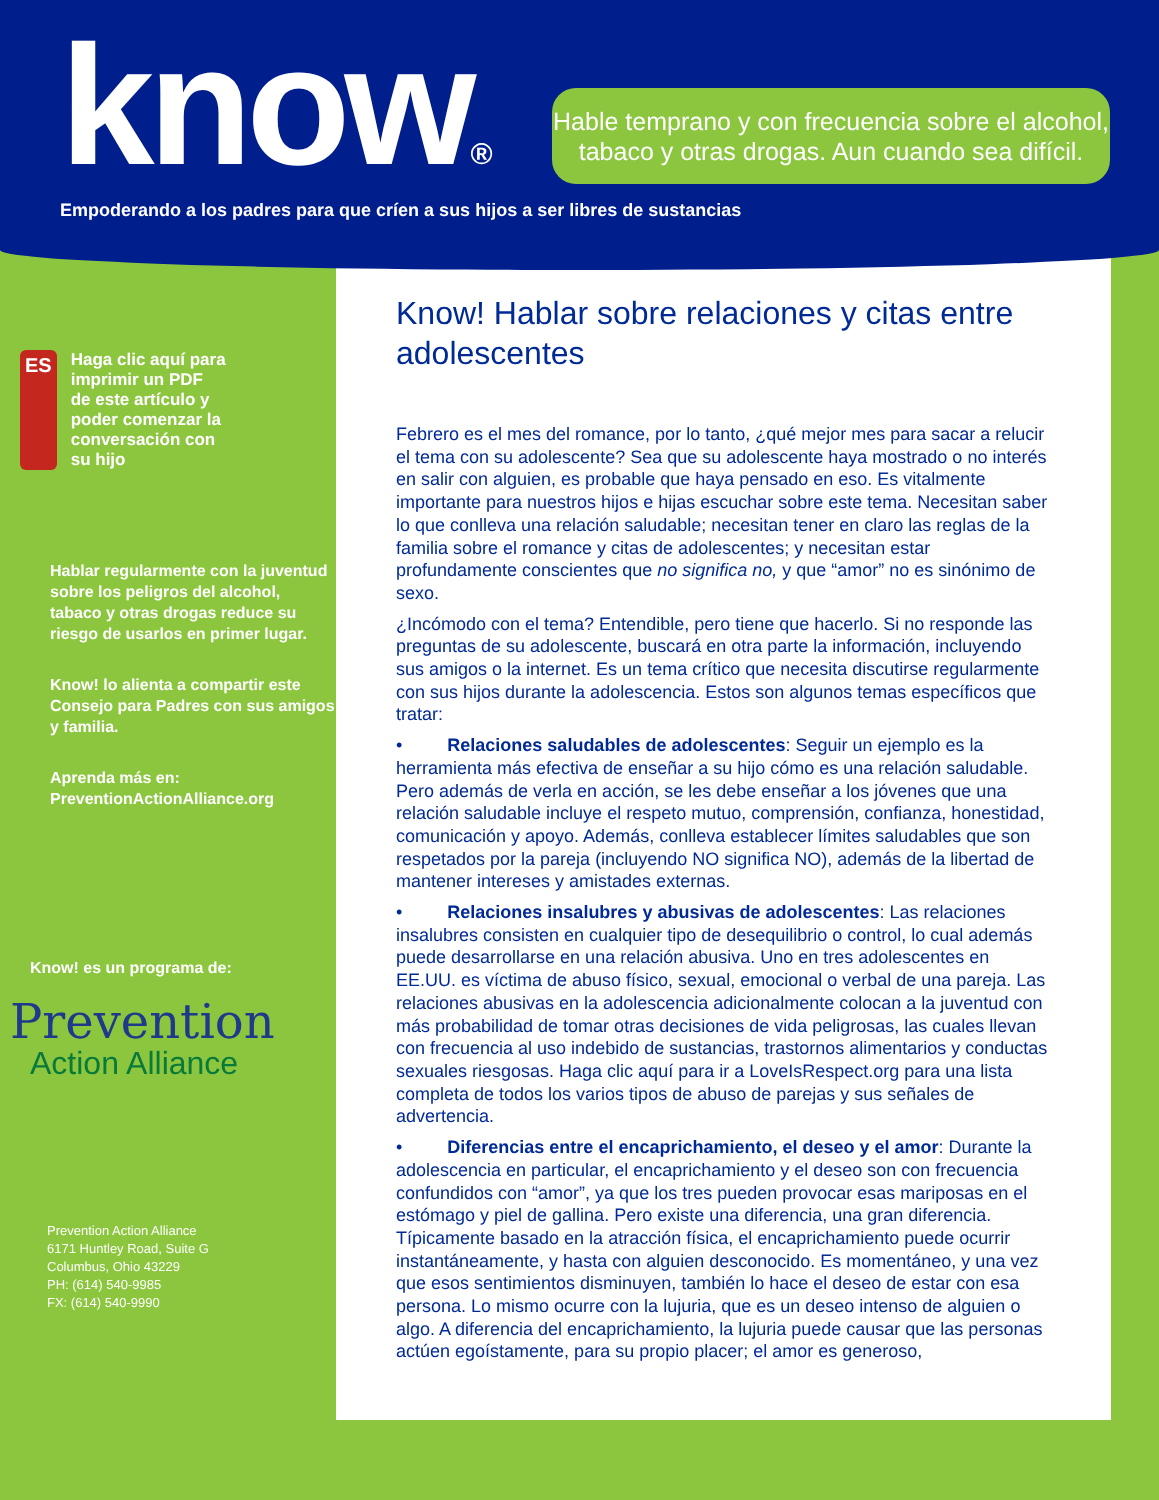know®
Hable temprano y con frecuencia sobre el alcohol,
tabaco y otras drogas. Aun cuando sea difícil.
Empoderando a los padres para que críen a sus hijos a ser libres de sustancias
ES
Haga clic aquí para
imprimir un PDF
de este artículo y
poder comenzar la
conversación con
su hijo
Hablar regularmente con la juventud sobre los peligros del alcohol, tabaco y otras drogas reduce su riesgo de usarlos en primer lugar.
Know! lo alienta a compartir este Consejo para Padres con sus amigos y familia.
Aprenda más en:
PreventionActionAlliance.org
Know! es un programa de:
Prevention
Action Alliance
Prevention Action Alliance
6171 Huntley Road, Suite G
Columbus, Ohio 43229
PH: (614) 540-9985
FX: (614) 540-9990
Know! Hablar sobre relaciones y citas entre adolescentes
Febrero es el mes del romance, por lo tanto, ¿qué mejor mes para sacar a relucir el tema con su adolescente? Sea que su adolescente haya mostrado o no interés en salir con alguien, es probable que haya pensado en eso. Es vitalmente importante para nuestros hijos e hijas escuchar sobre este tema. Necesitan saber lo que conlleva una relación saludable; necesitan tener en claro las reglas de la familia sobre el romance y citas de adolescentes; y necesitan estar profundamente conscientes que no significa no, y que “amor” no es sinónimo de sexo.
¿Incómodo con el tema? Entendible, pero tiene que hacerlo. Si no responde las preguntas de su adolescente, buscará en otra parte la información, incluyendo sus amigos o la internet. Es un tema crítico que necesita discutirse regularmente con sus hijos durante la adolescencia. Estos son algunos temas específicos que tratar:
• Relaciones saludables de adolescentes: Seguir un ejemplo es la herramienta más efectiva de enseñar a su hijo cómo es una relación saludable. Pero además de verla en acción, se les debe enseñar a los jóvenes que una relación saludable incluye el respeto mutuo, comprensión, confianza, honestidad, comunicación y apoyo. Además, conlleva establecer límites saludables que son respetados por la pareja (incluyendo NO significa NO), además de la libertad de mantener intereses y amistades externas.
• Relaciones insalubres y abusivas de adolescentes: Las relaciones insalubres consisten en cualquier tipo de desequilibrio o control, lo cual además puede desarrollarse en una relación abusiva. Uno en tres adolescentes en EE.UU. es víctima de abuso físico, sexual, emocional o verbal de una pareja. Las relaciones abusivas en la adolescencia adicionalmente colocan a la juventud con más probabilidad de tomar otras decisiones de vida peligrosas, las cuales llevan con frecuencia al uso indebido de sustancias, trastornos alimentarios y conductas sexuales riesgosas. Haga clic aquí para ir a LoveIsRespect.org para una lista completa de todos los varios tipos de abuso de parejas y sus señales de advertencia.
• Diferencias entre el encaprichamiento, el deseo y el amor: Durante la adolescencia en particular, el encaprichamiento y el deseo son con frecuencia confundidos con “amor”, ya que los tres pueden provocar esas mariposas en el estómago y piel de gallina. Pero existe una diferencia, una gran diferencia. Típicamente basado en la atracción física, el encaprichamiento puede ocurrir instantáneamente, y hasta con alguien desconocido. Es momentáneo, y una vez que esos sentimientos disminuyen, también lo hace el deseo de estar con esa persona. Lo mismo ocurre con la lujuria, que es un deseo intenso de alguien o algo. A diferencia del encaprichamiento, la lujuria puede causar que las personas actúen egoístamente, para su propio placer; el amor es generoso,